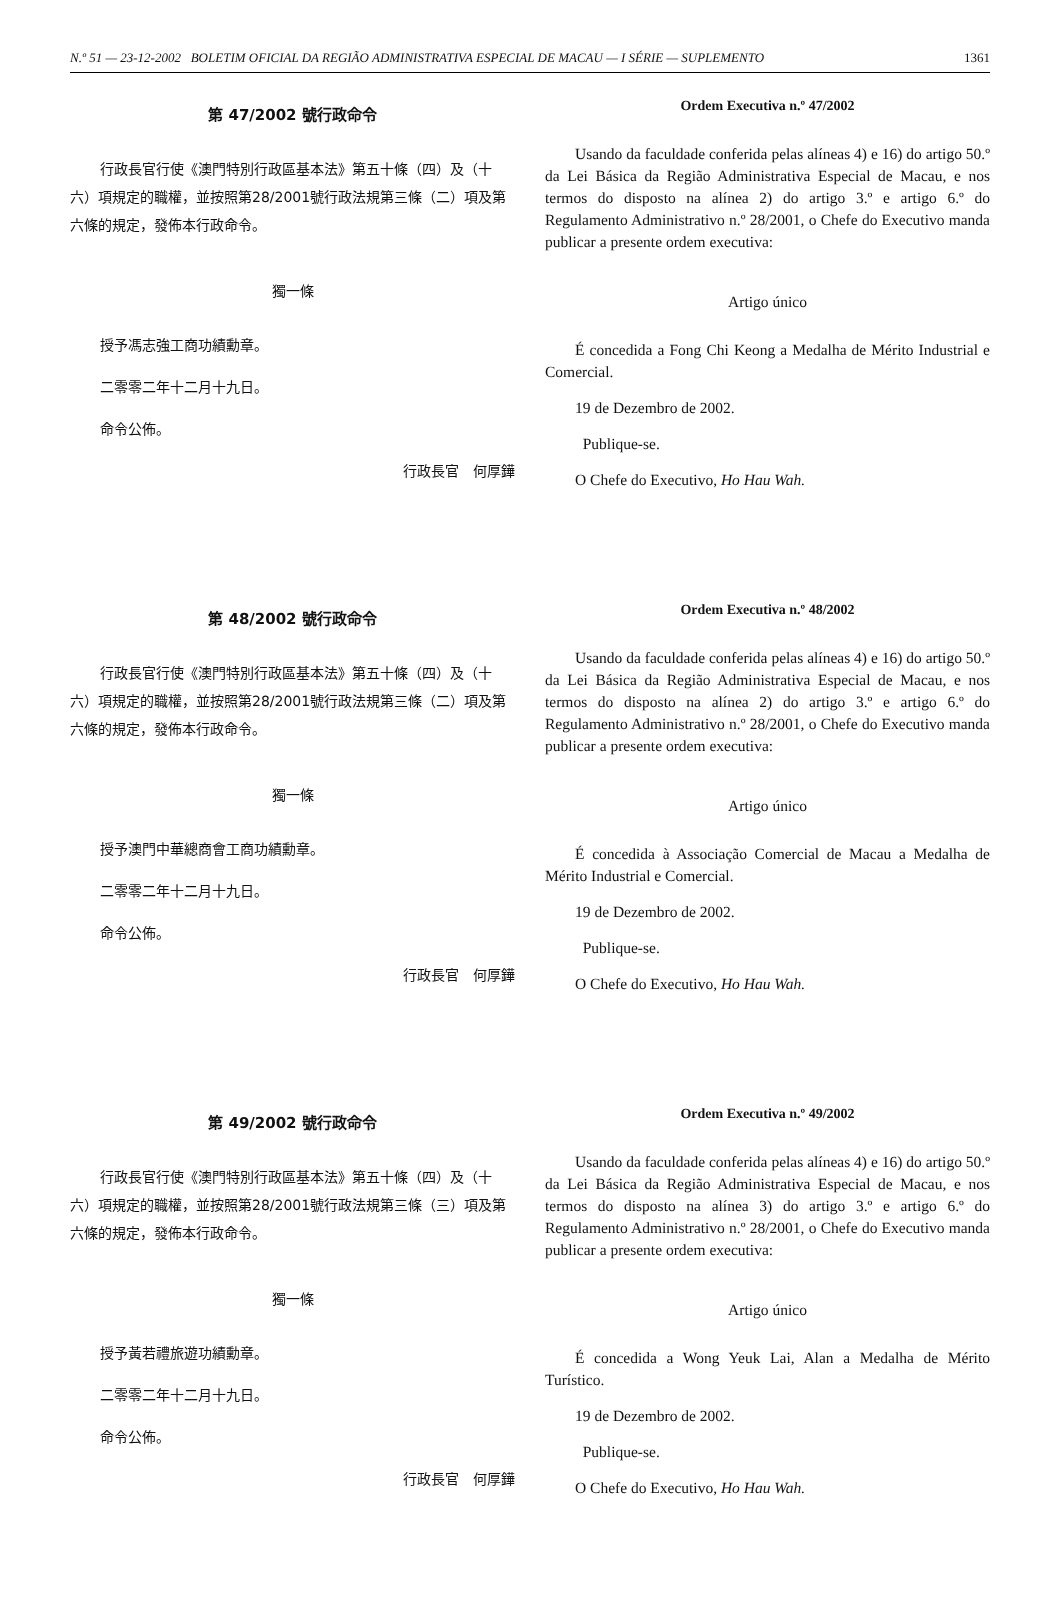N.º 51 — 23-12-2002 BOLETIM OFICIAL DA REGIÃO ADMINISTRATIVA ESPECIAL DE MACAU — I SÉRIE — SUPLEMENTO 1361
第 47/2002 號行政命令
行政長官行使《澳門特別行政區基本法》第五十條（四）及（十六）項規定的職權，並按照第28/2001號行政法規第三條（二）項及第六條的規定，發佈本行政命令。
獨一條
授予馮志強工商功績勳章。
二零零二年十二月十九日。
命令公佈。
行政長官　何厚鏵
Ordem Executiva n.º 47/2002
Usando da faculdade conferida pelas alíneas 4) e 16) do artigo 50.º da Lei Básica da Região Administrativa Especial de Macau, e nos termos do disposto na alínea 2) do artigo 3.º e artigo 6.º do Regulamento Administrativo n.º 28/2001, o Chefe do Executivo manda publicar a presente ordem executiva:
Artigo único
É concedida a Fong Chi Keong a Medalha de Mérito Industrial e Comercial.
19 de Dezembro de 2002.
Publique-se.
O Chefe do Executivo, Ho Hau Wah.
第 48/2002 號行政命令
行政長官行使《澳門特別行政區基本法》第五十條（四）及（十六）項規定的職權，並按照第28/2001號行政法規第三條（二）項及第六條的規定，發佈本行政命令。
獨一條
授予澳門中華總商會工商功績勳章。
二零零二年十二月十九日。
命令公佈。
行政長官　何厚鏵
Ordem Executiva n.º 48/2002
Usando da faculdade conferida pelas alíneas 4) e 16) do artigo 50.º da Lei Básica da Região Administrativa Especial de Macau, e nos termos do disposto na alínea 2) do artigo 3.º e artigo 6.º do Regulamento Administrativo n.º 28/2001, o Chefe do Executivo manda publicar a presente ordem executiva:
Artigo único
É concedida à Associação Comercial de Macau a Medalha de Mérito Industrial e Comercial.
19 de Dezembro de 2002.
Publique-se.
O Chefe do Executivo, Ho Hau Wah.
第 49/2002 號行政命令
行政長官行使《澳門特別行政區基本法》第五十條（四）及（十六）項規定的職權，並按照第28/2001號行政法規第三條（三）項及第六條的規定，發佈本行政命令。
獨一條
授予黃若禮旅遊功績勳章。
二零零二年十二月十九日。
命令公佈。
行政長官　何厚鏵
Ordem Executiva n.º 49/2002
Usando da faculdade conferida pelas alíneas 4) e 16) do artigo 50.º da Lei Básica da Região Administrativa Especial de Macau, e nos termos do disposto na alínea 3) do artigo 3.º e artigo 6.º do Regulamento Administrativo n.º 28/2001, o Chefe do Executivo manda publicar a presente ordem executiva:
Artigo único
É concedida a Wong Yeuk Lai, Alan a Medalha de Mérito Turístico.
19 de Dezembro de 2002.
Publique-se.
O Chefe do Executivo, Ho Hau Wah.